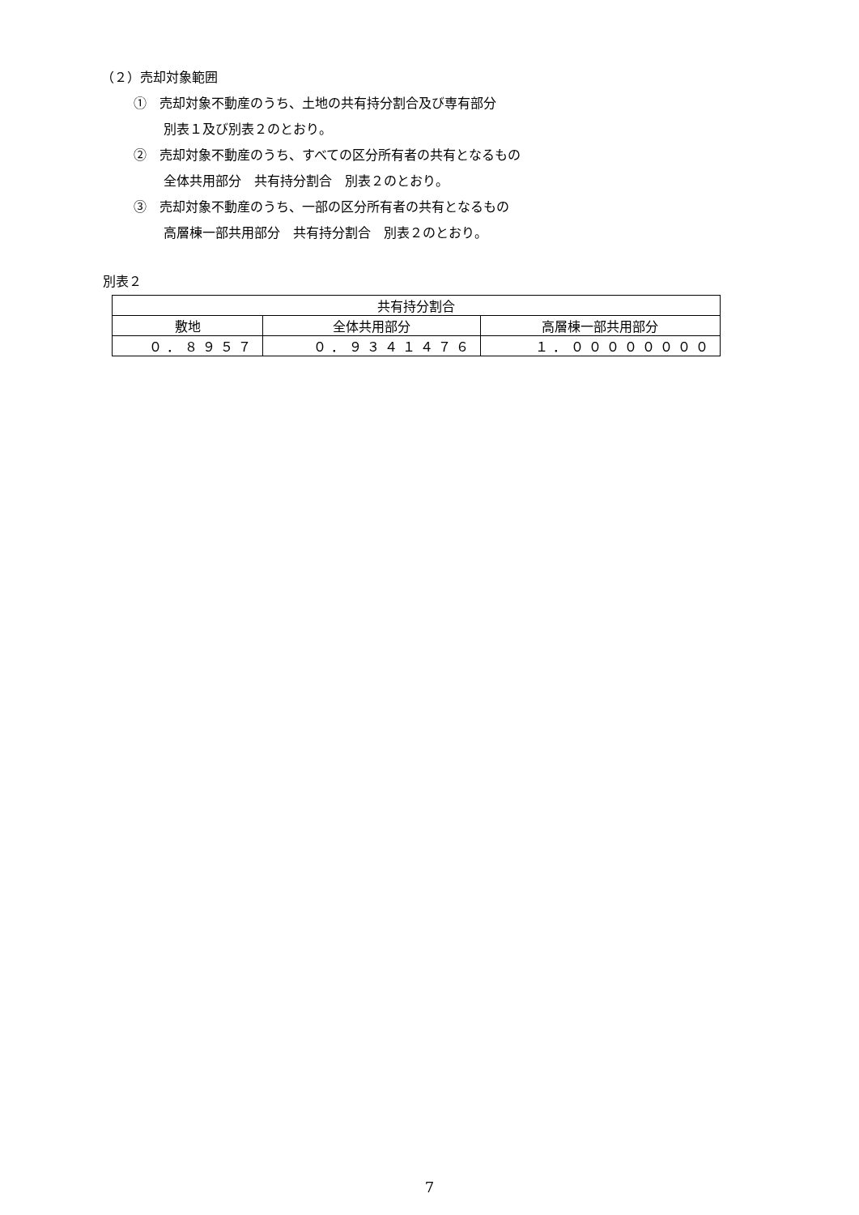（２）売却対象範囲
①　売却対象不動産のうち、土地の共有持分割合及び専有部分
別表１及び別表２のとおり。
②　売却対象不動産のうち、すべての区分所有者の共有となるもの
全体共用部分　共有持分割合　別表２のとおり。
③　売却対象不動産のうち、一部の区分所有者の共有となるもの
高層棟一部共用部分　共有持分割合　別表２のとおり。
別表２
| 共有持分割合 | | |
| 敷地 | 全体共用部分 | 高層棟一部共用部分 |
| ０．８９５７ | ０．９３４１４７６ | １．００００００００ |
7